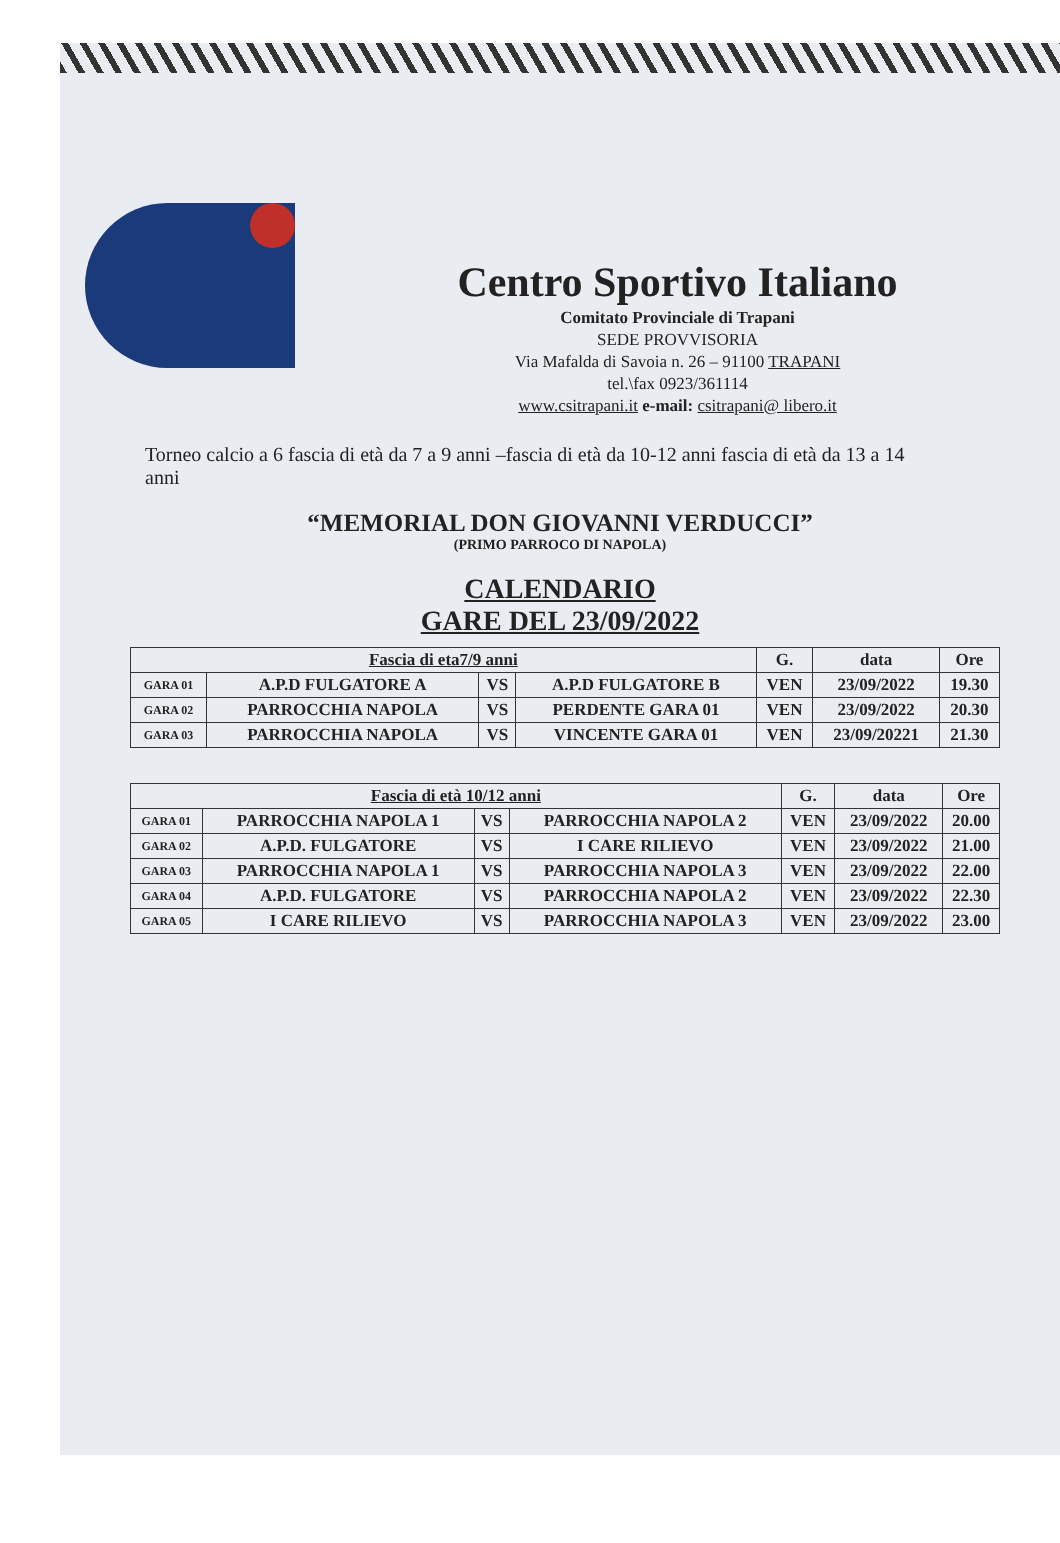Centro Sportivo Italiano
Comitato Provinciale di Trapani
SEDE PROVVISORIA
Via Mafalda di Savoia n. 26 – 91100 TRAPANI
tel.\fax 0923/361114
www.csitrapani.it e-mail: csitrapani@ libero.it
Torneo calcio a 6 fascia di età da 7 a 9 anni –fascia di età da 10-12 anni fascia di età da 13 a 14 anni
“MEMORIAL DON GIOVANNI VERDUCCI”
(PRIMO PARROCO DI NAPOLA)
CALENDARIO
GARE DEL 23/09/2022
| Fascia di eta7/9 anni | | | | G. | data | Ore |
| --- | --- | --- | --- | --- | --- | --- |
| GARA 01 | A.P.D FULGATORE A | VS | A.P.D FULGATORE B | VEN | 23/09/2022 | 19.30 |
| GARA 02 | PARROCCHIA NAPOLA | VS | PERDENTE GARA 01 | VEN | 23/09/2022 | 20.30 |
| GARA 03 | PARROCCHIA NAPOLA | VS | VINCENTE GARA 01 | VEN | 23/09/20221 | 21.30 |
| Fascia di età 10/12 anni | | | | G. | data | Ore |
| --- | --- | --- | --- | --- | --- | --- |
| GARA 01 | PARROCCHIA NAPOLA 1 | VS | PARROCCHIA NAPOLA 2 | VEN | 23/09/2022 | 20.00 |
| GARA 02 | A.P.D. FULGATORE | VS | I CARE RILIEVO | VEN | 23/09/2022 | 21.00 |
| GARA 03 | PARROCCHIA NAPOLA 1 | VS | PARROCCHIA NAPOLA 3 | VEN | 23/09/2022 | 22.00 |
| GARA 04 | A.P.D. FULGATORE | VS | PARROCCHIA NAPOLA 2 | VEN | 23/09/2022 | 22.30 |
| GARA 05 | I CARE RILIEVO | VS | PARROCCHIA NAPOLA 3 | VEN | 23/09/2022 | 23.00 |